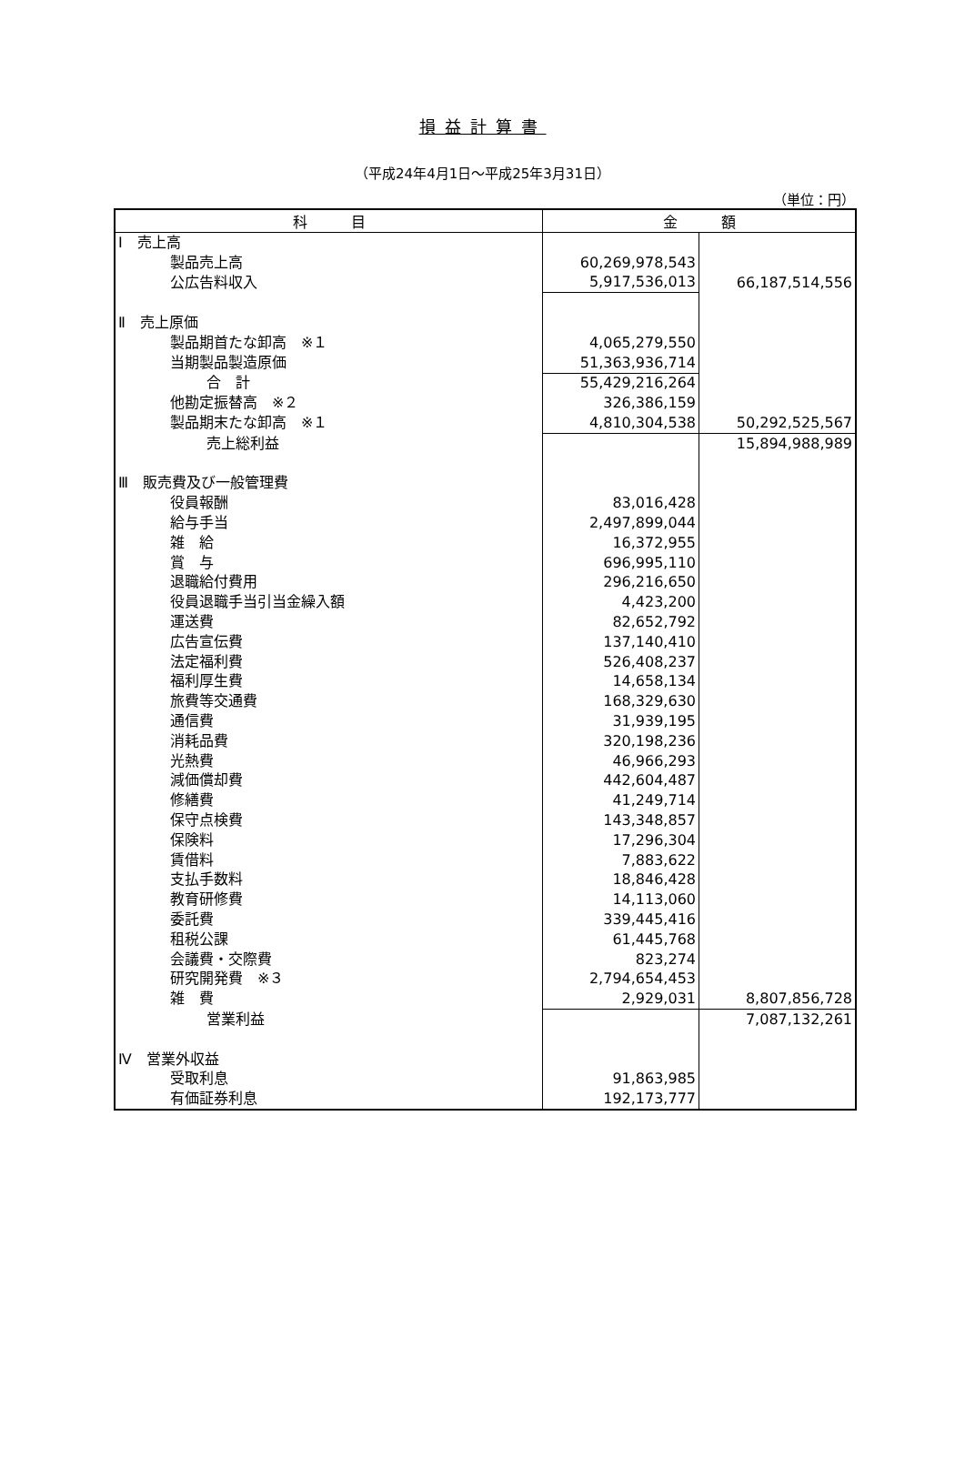損益計算書
（平成24年4月1日～平成25年3月31日）
（単位：円）
| 科 目 | 金 額 | |
| --- | --- | --- |
| Ⅰ 売上高 | | |
| 製品売上高 | 60,269,978,543 | |
| 公広告料収入 | 5,917,536,013 | 66,187,514,556 |
| Ⅱ 売上原価 | | |
| 製品期首たな卸高 ※１ | 4,065,279,550 | |
| 当期製品製造原価 | 51,363,936,714 | |
| 合 計 | 55,429,216,264 | |
| 他勘定振替高 ※２ | 326,386,159 | |
| 製品期末たな卸高 ※１ | 4,810,304,538 | 50,292,525,567 |
| 売上総利益 | | 15,894,988,989 |
| Ⅲ 販売費及び一般管理費 | | |
| 役員報酬 | 83,016,428 | |
| 給与手当 | 2,497,899,044 | |
| 雑 給 | 16,372,955 | |
| 賞 与 | 696,995,110 | |
| 退職給付費用 | 296,216,650 | |
| 役員退職手当引当金繰入額 | 4,423,200 | |
| 運送費 | 82,652,792 | |
| 広告宣伝費 | 137,140,410 | |
| 法定福利費 | 526,408,237 | |
| 福利厚生費 | 14,658,134 | |
| 旅費等交通費 | 168,329,630 | |
| 通信費 | 31,939,195 | |
| 消耗品費 | 320,198,236 | |
| 光熱費 | 46,966,293 | |
| 減価償却費 | 442,604,487 | |
| 修繕費 | 41,249,714 | |
| 保守点検費 | 143,348,857 | |
| 保険料 | 17,296,304 | |
| 賃借料 | 7,883,622 | |
| 支払手数料 | 18,846,428 | |
| 教育研修費 | 14,113,060 | |
| 委託費 | 339,445,416 | |
| 租税公課 | 61,445,768 | |
| 会議費・交際費 | 823,274 | |
| 研究開発費 ※３ | 2,794,654,453 | |
| 雑 費 | 2,929,031 | 8,807,856,728 |
| 営業利益 | | 7,087,132,261 |
| Ⅳ 営業外収益 | | |
| 受取利息 | 91,863,985 | |
| 有価証券利息 | 192,173,777 | |